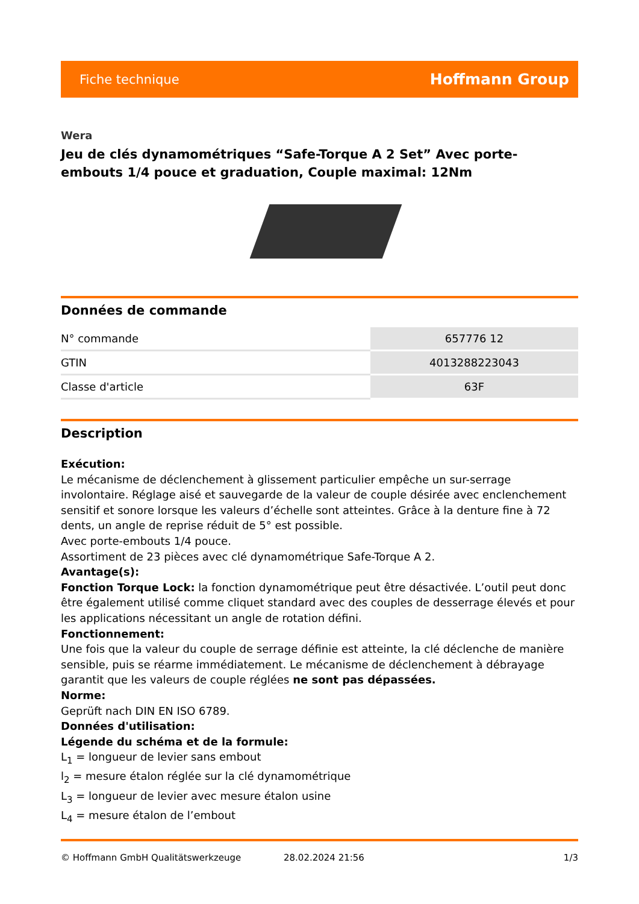Fiche technique Hoffmann Group
Wera
Jeu de clés dynamométriques “Safe-Torque A 2 Set” Avec porte-embouts 1/4 pouce et graduation, Couple maximal: 12Nm
Données de commande
| N° commande | 657776 12 |
| GTIN | 4013288223043 |
| Classe d'article | 63F |
Description
Exécution:
Le mécanisme de déclenchement à glissement particulier empêche un sur-serrage involontaire. Réglage aisé et sauvegarde de la valeur de couple désirée avec enclenchement sensitif et sonore lorsque les valeurs d’échelle sont atteintes. Grâce à la denture fine à 72 dents, un angle de reprise réduit de 5° est possible.
Avec porte-embouts 1/4 pouce.
Assortiment de 23 pièces avec clé dynamométrique Safe-Torque A 2.
Avantage(s):
Fonction Torque Lock: la fonction dynamométrique peut être désactivée. L’outil peut donc être également utilisé comme cliquet standard avec des couples de desserrage élevés et pour les applications nécessitant un angle de rotation défini.
Fonctionnement:
Une fois que la valeur du couple de serrage définie est atteinte, la clé déclenche de manière sensible, puis se réarme immédiatement. Le mécanisme de déclenchement à débrayage garantit que les valeurs de couple réglées ne sont pas dépassées.
Norme:
Geprüft nach DIN EN ISO 6789.
Données d'utilisation:
Légende du schéma et de la formule:
L<sub>1</sub> = longueur de levier sans embout
l<sub>2</sub> = mesure étalon réglée sur la clé dynamométrique
L<sub>3</sub> = longueur de levier avec mesure étalon usine
L<sub>4</sub> = mesure étalon de l’embout
© Hoffmann GmbH Qualitätswerkzeuge 28.02.2024 21:56 1/3